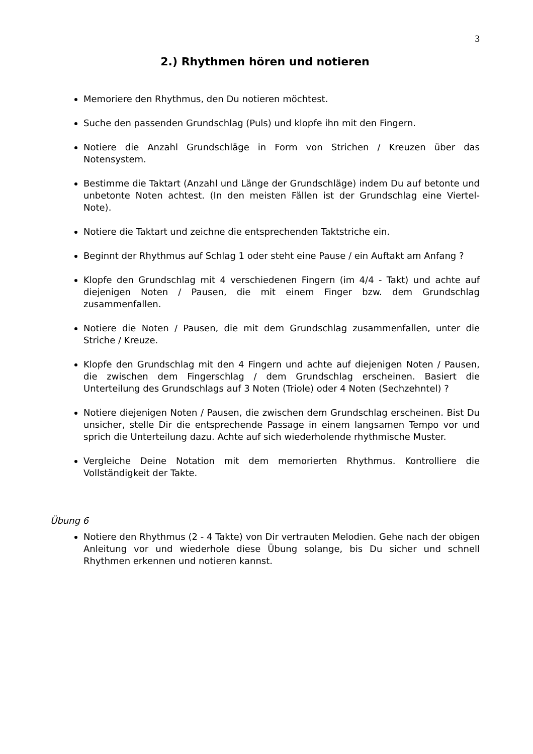3
2.) Rhythmen hören und notieren
Memoriere den Rhythmus, den Du notieren möchtest.
Suche den passenden Grundschlag (Puls) und klopfe ihn mit den Fingern.
Notiere die Anzahl Grundschläge in Form von Strichen / Kreuzen über das Notensystem.
Bestimme die Taktart (Anzahl und Länge der Grundschläge) indem Du auf betonte und unbetonte Noten achtest. (In den meisten Fällen ist der Grundschlag eine Viertel-Note).
Notiere die Taktart und zeichne die entsprechenden Taktstriche ein.
Beginnt der Rhythmus auf Schlag 1 oder steht eine Pause / ein Auftakt am Anfang ?
Klopfe den Grundschlag mit 4 verschiedenen Fingern (im 4/4 - Takt) und achte auf diejenigen Noten / Pausen, die mit einem Finger bzw. dem Grundschlag zusammenfallen.
Notiere die Noten / Pausen, die mit dem Grundschlag zusammenfallen, unter die Striche / Kreuze.
Klopfe den Grundschlag mit den 4 Fingern und achte auf diejenigen Noten / Pausen, die zwischen dem Fingerschlag / dem Grundschlag erscheinen. Basiert die Unterteilung des Grundschlags auf 3 Noten (Triole) oder 4 Noten (Sechzehntel) ?
Notiere diejenigen Noten / Pausen, die zwischen dem Grundschlag erscheinen. Bist Du unsicher, stelle Dir die entsprechende Passage in einem langsamen Tempo vor und sprich die Unterteilung dazu. Achte auf sich wiederholende rhythmische Muster.
Vergleiche Deine Notation mit dem memorierten Rhythmus. Kontrolliere die Vollständigkeit der Takte.
Übung 6
Notiere den Rhythmus (2 - 4 Takte) von Dir vertrauten Melodien. Gehe nach der obigen Anleitung vor und wiederhole diese Übung solange, bis Du sicher und schnell Rhythmen erkennen und notieren kannst.